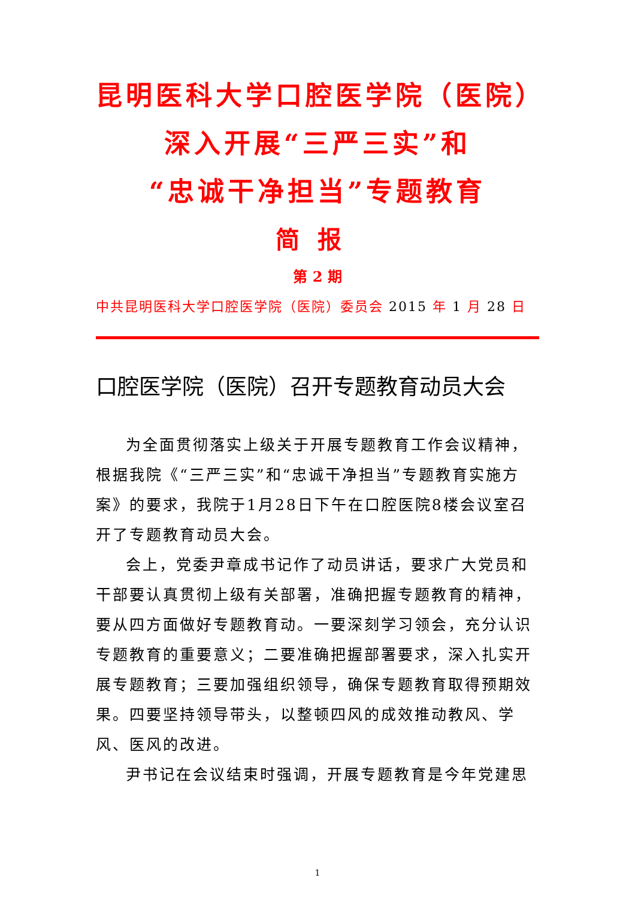昆明医科大学口腔医学院（医院）
深入开展“三严三实”和
“忠诚干净担当”专题教育
简报
第 2 期
中共昆明医科大学口腔医学院（医院）委员会 2015 年 1 月 28 日
口腔医学院（医院）召开专题教育动员大会
为全面贯彻落实上级关于开展专题教育工作会议精神，根据我院《“三严三实”和“忠诚干净担当”专题教育实施方案》的要求，我院于1月28日下午在口腔医院8楼会议室召开了专题教育动员大会。
会上，党委尹章成书记作了动员讲话，要求广大党员和干部要认真贯彻上级有关部署，准确把握专题教育的精神，要从四方面做好专题教育动。一要深刻学习领会，充分认识专题教育的重要意义；二要准确把握部署要求，深入扎实开展专题教育；三要加强组织领导，确保专题教育取得预期效果。四要坚持领导带头，以整顿四风的成效推动教风、学风、医风的改进。
尹书记在会议结束时强调，开展专题教育是今年党建思
1